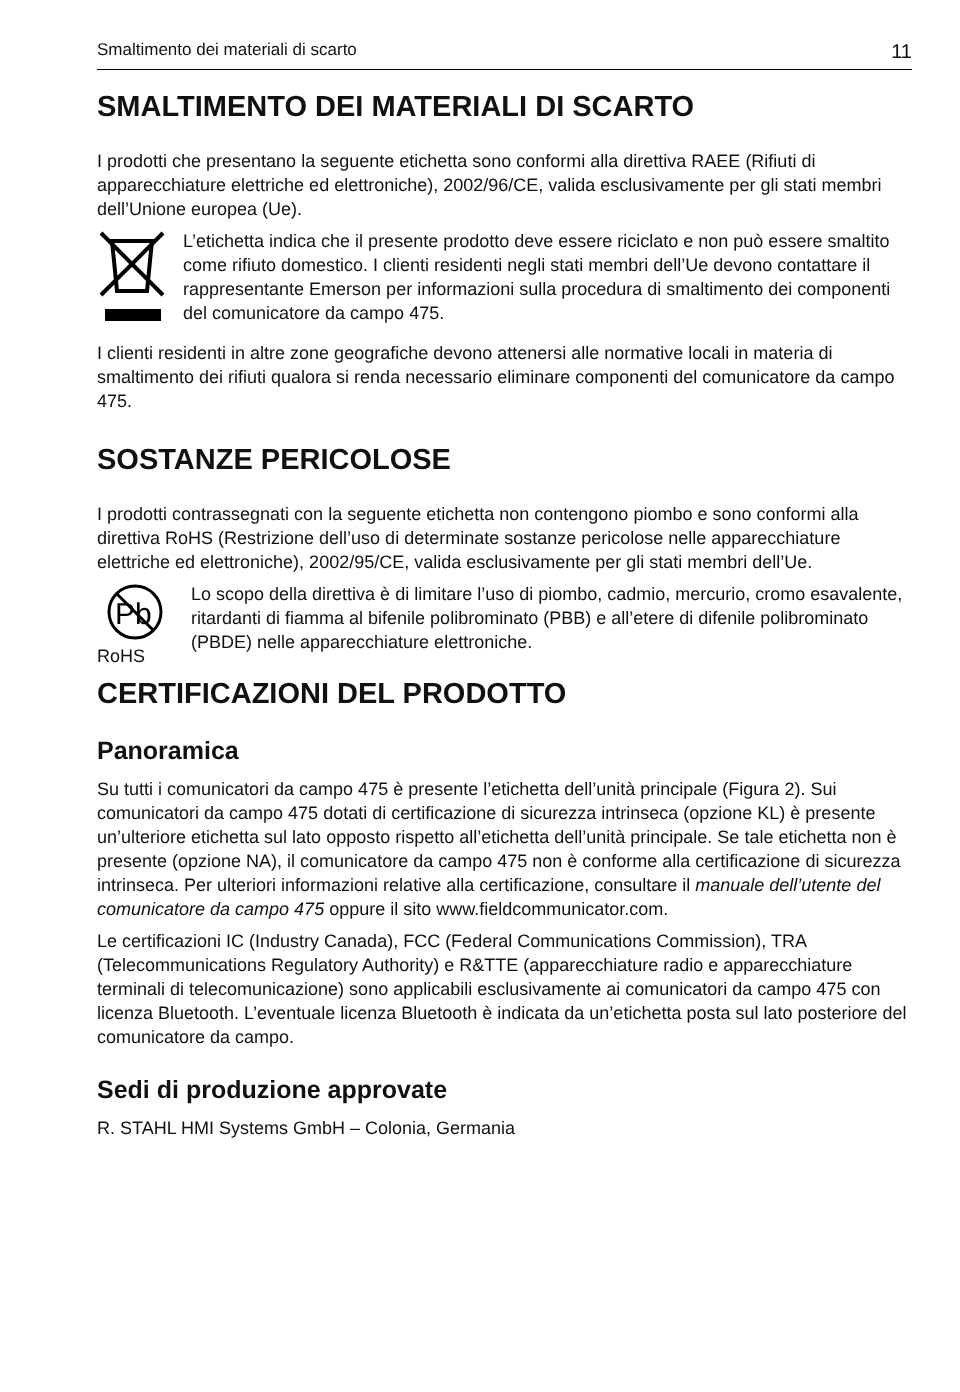Smaltimento dei materiali di scarto 11
SMALTIMENTO DEI MATERIALI DI SCARTO
I prodotti che presentano la seguente etichetta sono conformi alla direttiva RAEE (Rifiuti di apparecchiature elettriche ed elettroniche), 2002/96/CE, valida esclusivamente per gli stati membri dell’Unione europea (Ue).
L’etichetta indica che il presente prodotto deve essere riciclato e non può essere smaltito come rifiuto domestico. I clienti residenti negli stati membri dell’Ue devono contattare il rappresentante Emerson per informazioni sulla procedura di smaltimento dei componenti del comunicatore da campo 475.
I clienti residenti in altre zone geografiche devono attenersi alle normative locali in materia di smaltimento dei rifiuti qualora si renda necessario eliminare componenti del comunicatore da campo 475.
SOSTANZE PERICOLOSE
I prodotti contrassegnati con la seguente etichetta non contengono piombo e sono conformi alla direttiva RoHS (Restrizione dell’uso di determinate sostanze pericolose nelle apparecchiature elettriche ed elettroniche), 2002/95/CE, valida esclusivamente per gli stati membri dell’Ue.
Pb
RoHS
Lo scopo della direttiva è di limitare l’uso di piombo, cadmio, mercurio, cromo esavalente, ritardanti di fiamma al bifenile polibrominato (PBB) e all’etere di difenile polibrominato (PBDE) nelle apparecchiature elettroniche.
CERTIFICAZIONI DEL PRODOTTO
Panoramica
Su tutti i comunicatori da campo 475 è presente l’etichetta dell’unità principale (Figura 2). Sui comunicatori da campo 475 dotati di certificazione di sicurezza intrinseca (opzione KL) è presente un’ulteriore etichetta sul lato opposto rispetto all’etichetta dell’unità principale. Se tale etichetta non è presente (opzione NA), il comunicatore da campo 475 non è conforme alla certificazione di sicurezza intrinseca. Per ulteriori informazioni relative alla certificazione, consultare il manuale dell’utente del comunicatore da campo 475 oppure il sito www.fieldcommunicator.com.
Le certificazioni IC (Industry Canada), FCC (Federal Communications Commission), TRA (Telecommunications Regulatory Authority) e R&TTE (apparecchiature radio e apparecchiature terminali di telecomunicazione) sono applicabili esclusivamente ai comunicatori da campo 475 con licenza Bluetooth. L’eventuale licenza Bluetooth è indicata da un’etichetta posta sul lato posteriore del comunicatore da campo.
Sedi di produzione approvate
R. STAHL HMI Systems GmbH – Colonia, Germania